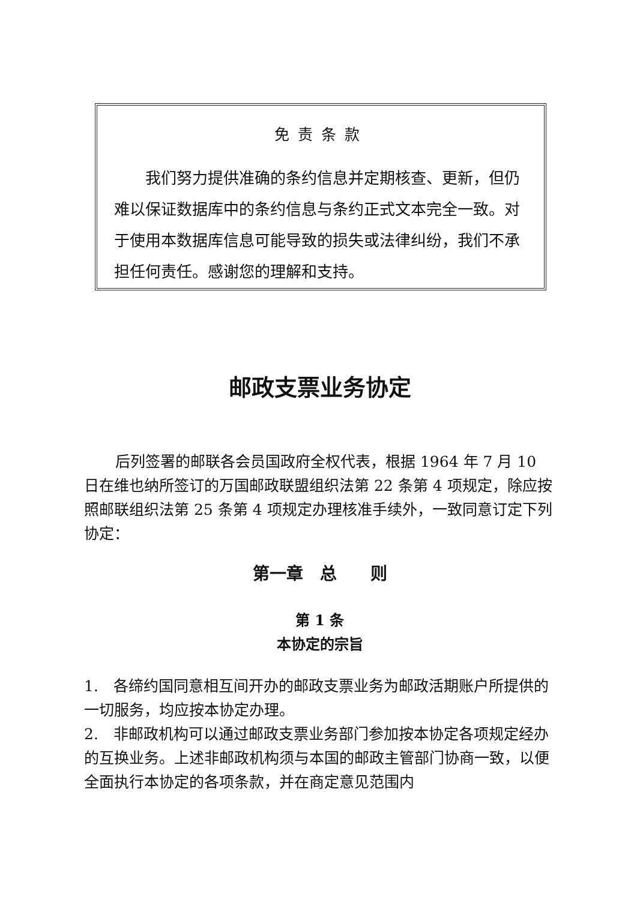免责条款
我们努力提供准确的条约信息并定期核查、更新，但仍难以保证数据库中的条约信息与条约正式文本完全一致。对于使用本数据库信息可能导致的损失或法律纠纷，我们不承担任何责任。感谢您的理解和支持。
邮政支票业务协定
后列签署的邮联各会员国政府全权代表，根据 1964 年 7 月 10 日在维也纳所签订的万国邮政联盟组织法第 22 条第 4 项规定，除应按照邮联组织法第 25 条第 4 项规定办理核准手续外，一致同意订定下列协定：
第一章　总　　则
第 1 条
本协定的宗旨
1.　各缔约国同意相互间开办的邮政支票业务为邮政活期账户所提供的一切服务，均应按本协定办理。
2.　非邮政机构可以通过邮政支票业务部门参加按本协定各项规定经办的互换业务。上述非邮政机构须与本国的邮政主管部门协商一致，以便全面执行本协定的各项条款，并在商定意见范围内